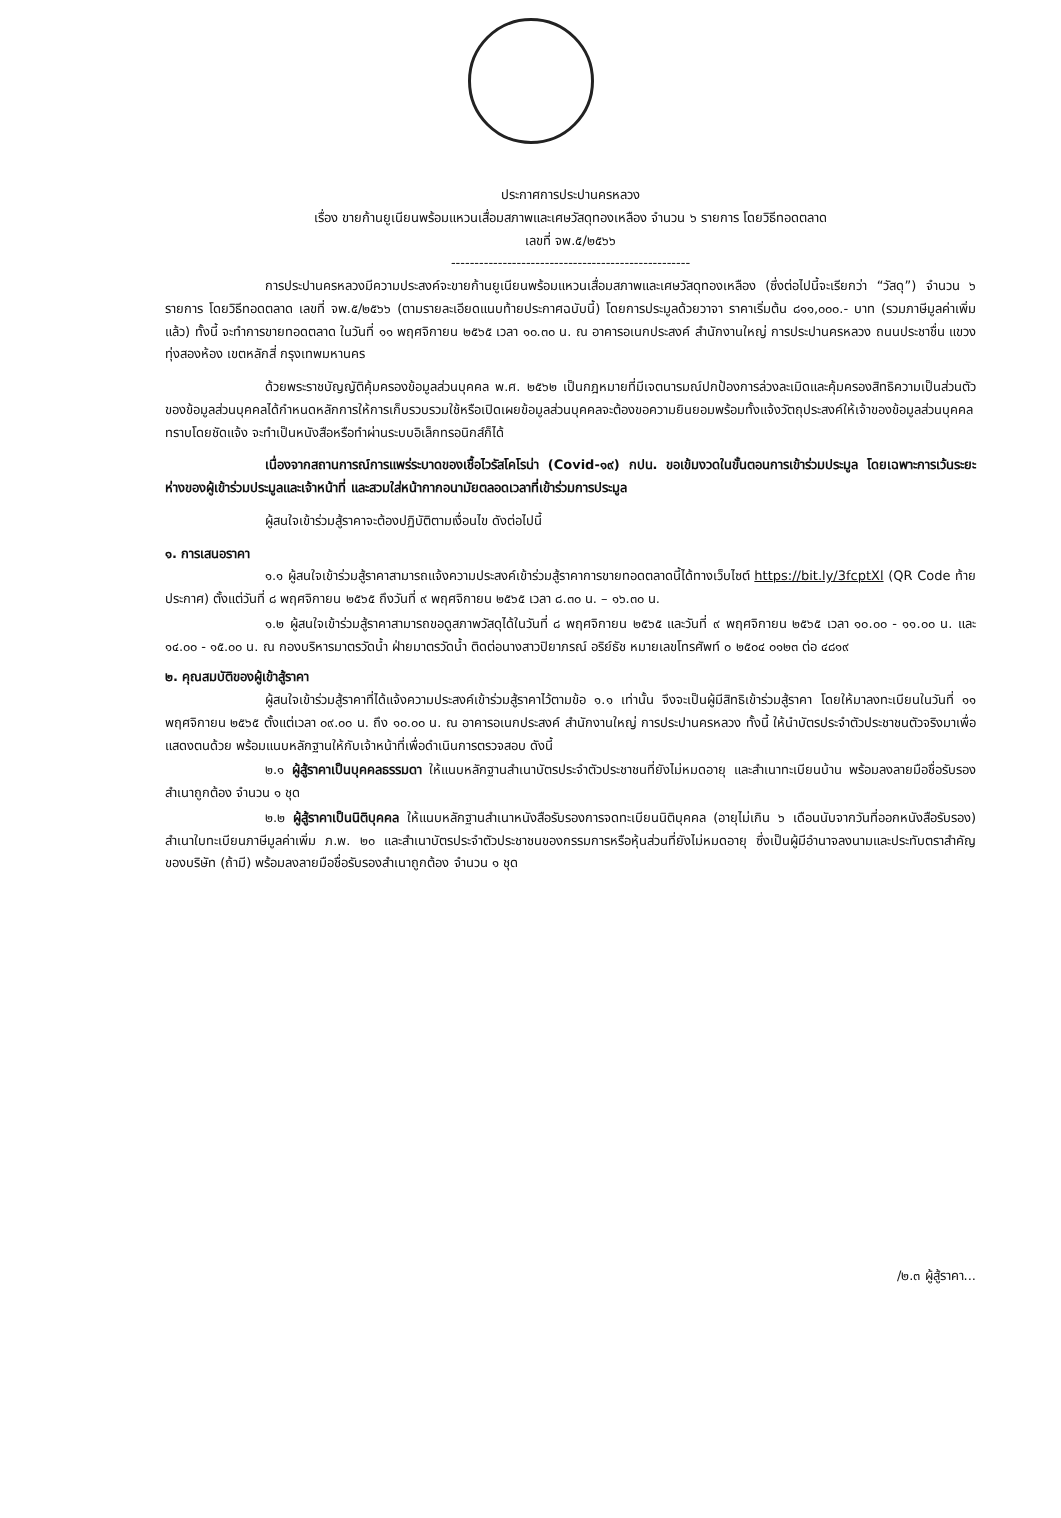ประกาศการประปานครหลวง
เรื่อง ขายก้านยูเนียนพร้อมแหวนเสื่อมสภาพและเศษวัสดุทองเหลือง จำนวน ๖ รายการ โดยวิธีทอดตลาด
เลขที่ จพ.๕/๒๕๖๖
---------------------------------------------------
การประปานครหลวงมีความประสงค์จะขายก้านยูเนียนพร้อมแหวนเสื่อมสภาพและเศษวัสดุทองเหลือง (ซึ่งต่อไปนี้จะเรียกว่า “วัสดุ”) จำนวน ๖ รายการ โดยวิธีทอดตลาด เลขที่ จพ.๕/๒๕๖๖ (ตามรายละเอียดแนบท้ายประกาศฉบับนี้) โดยการประมูลด้วยวาจา ราคาเริ่มต้น ๘๑๑,๐๐๐.- บาท (รวมภาษีมูลค่าเพิ่มแล้ว) ทั้งนี้ จะทำการขายทอดตลาด ในวันที่ ๑๑ พฤศจิกายน ๒๕๖๕ เวลา ๑๐.๓๐ น. ณ อาคารอเนกประสงค์ สำนักงานใหญ่ การประปานครหลวง ถนนประชาชื่น แขวงทุ่งสองห้อง เขตหลักสี่ กรุงเทพมหานคร
ด้วยพระราชบัญญัติคุ้มครองข้อมูลส่วนบุคคล พ.ศ. ๒๕๖๒ เป็นกฎหมายที่มีเจตนารมณ์ปกป้องการล่วงละเมิดและคุ้มครองสิทธิความเป็นส่วนตัวของข้อมูลส่วนบุคคลได้กำหนดหลักการให้การเก็บรวบรวมใช้หรือเปิดเผยข้อมูลส่วนบุคคลจะต้องขอความยินยอมพร้อมทั้งแจ้งวัตถุประสงค์ให้เจ้าของข้อมูลส่วนบุคคลทราบโดยชัดแจ้ง จะทำเป็นหนังสือหรือทำผ่านระบบอิเล็กทรอนิกส์ก็ได้
เนื่องจากสถานการณ์การแพร่ระบาดของเชื้อไวรัสโคโรน่า (Covid-๑๙) กปน. ขอเข้มงวดในขั้นตอนการเข้าร่วมประมูล โดยเฉพาะการเว้นระยะห่างของผู้เข้าร่วมประมูลและเจ้าหน้าที่ และสวมใส่หน้ากากอนามัยตลอดเวลาที่เข้าร่วมการประมูล
ผู้สนใจเข้าร่วมสู้ราคาจะต้องปฏิบัติตามเงื่อนไข ดังต่อไปนี้
๑. การเสนอราคา
๑.๑ ผู้สนใจเข้าร่วมสู้ราคาสามารถแจ้งความประสงค์เข้าร่วมสู้ราคาการขายทอดตลาดนี้ได้ทางเว็บไซต์ https://bit.ly/3fcptXl (QR Code ท้ายประกาศ) ตั้งแต่วันที่ ๘ พฤศจิกายน ๒๕๖๕ ถึงวันที่ ๙ พฤศจิกายน ๒๕๖๕ เวลา ๘.๓๐ น. – ๑๖.๓๐ น.
๑.๒ ผู้สนใจเข้าร่วมสู้ราคาสามารถขอดูสภาพวัสดุได้ในวันที่ ๘ พฤศจิกายน ๒๕๖๕ และวันที่ ๙ พฤศจิกายน ๒๕๖๕ เวลา ๑๐.๐๐ - ๑๑.๐๐ น. และ ๑๔.๐๐ - ๑๕.๐๐ น. ณ กองบริหารมาตรวัดน้ำ ฝ่ายมาตรวัดน้ำ ติดต่อนางสาวปิยาภรณ์ อริย์ธัช หมายเลขโทรศัพท์ ๐ ๒๕๐๔ ๐๑๒๓ ต่อ ๔๘๑๙
๒. คุณสมบัติของผู้เข้าสู้ราคา
ผู้สนใจเข้าร่วมสู้ราคาที่ได้แจ้งความประสงค์เข้าร่วมสู้ราคาไว้ตามข้อ ๑.๑ เท่านั้น จึงจะเป็นผู้มีสิทธิเข้าร่วมสู้ราคา โดยให้มาลงทะเบียนในวันที่ ๑๑ พฤศจิกายน ๒๕๖๕ ตั้งแต่เวลา ๐๙.๐๐ น. ถึง ๑๐.๐๐ น. ณ อาคารอเนกประสงค์ สำนักงานใหญ่ การประปานครหลวง ทั้งนี้ ให้นำบัตรประจำตัวประชาชนตัวจริงมาเพื่อแสดงตนด้วย พร้อมแนบหลักฐานให้กับเจ้าหน้าที่เพื่อดำเนินการตรวจสอบ ดังนี้
๒.๑ ผู้สู้ราคาเป็นบุคคลธรรมดา ให้แนบหลักฐานสำเนาบัตรประจำตัวประชาชนที่ยังไม่หมดอายุ และสำเนาทะเบียนบ้าน พร้อมลงลายมือชื่อรับรองสำเนาถูกต้อง จำนวน ๑ ชุด
๒.๒ ผู้สู้ราคาเป็นนิติบุคคล ให้แนบหลักฐานสำเนาหนังสือรับรองการจดทะเบียนนิติบุคคล (อายุไม่เกิน ๖ เดือนนับจากวันที่ออกหนังสือรับรอง) สำเนาใบทะเบียนภาษีมูลค่าเพิ่ม ภ.พ. ๒๐ และสำเนาบัตรประจำตัวประชาชนของกรรมการหรือหุ้นส่วนที่ยังไม่หมดอายุ ซึ่งเป็นผู้มีอำนาจลงนามและประทับตราสำคัญของบริษัท (ถ้ามี) พร้อมลงลายมือชื่อรับรองสำเนาถูกต้อง จำนวน ๑ ชุด
/๒.๓ ผู้สู้ราคา...